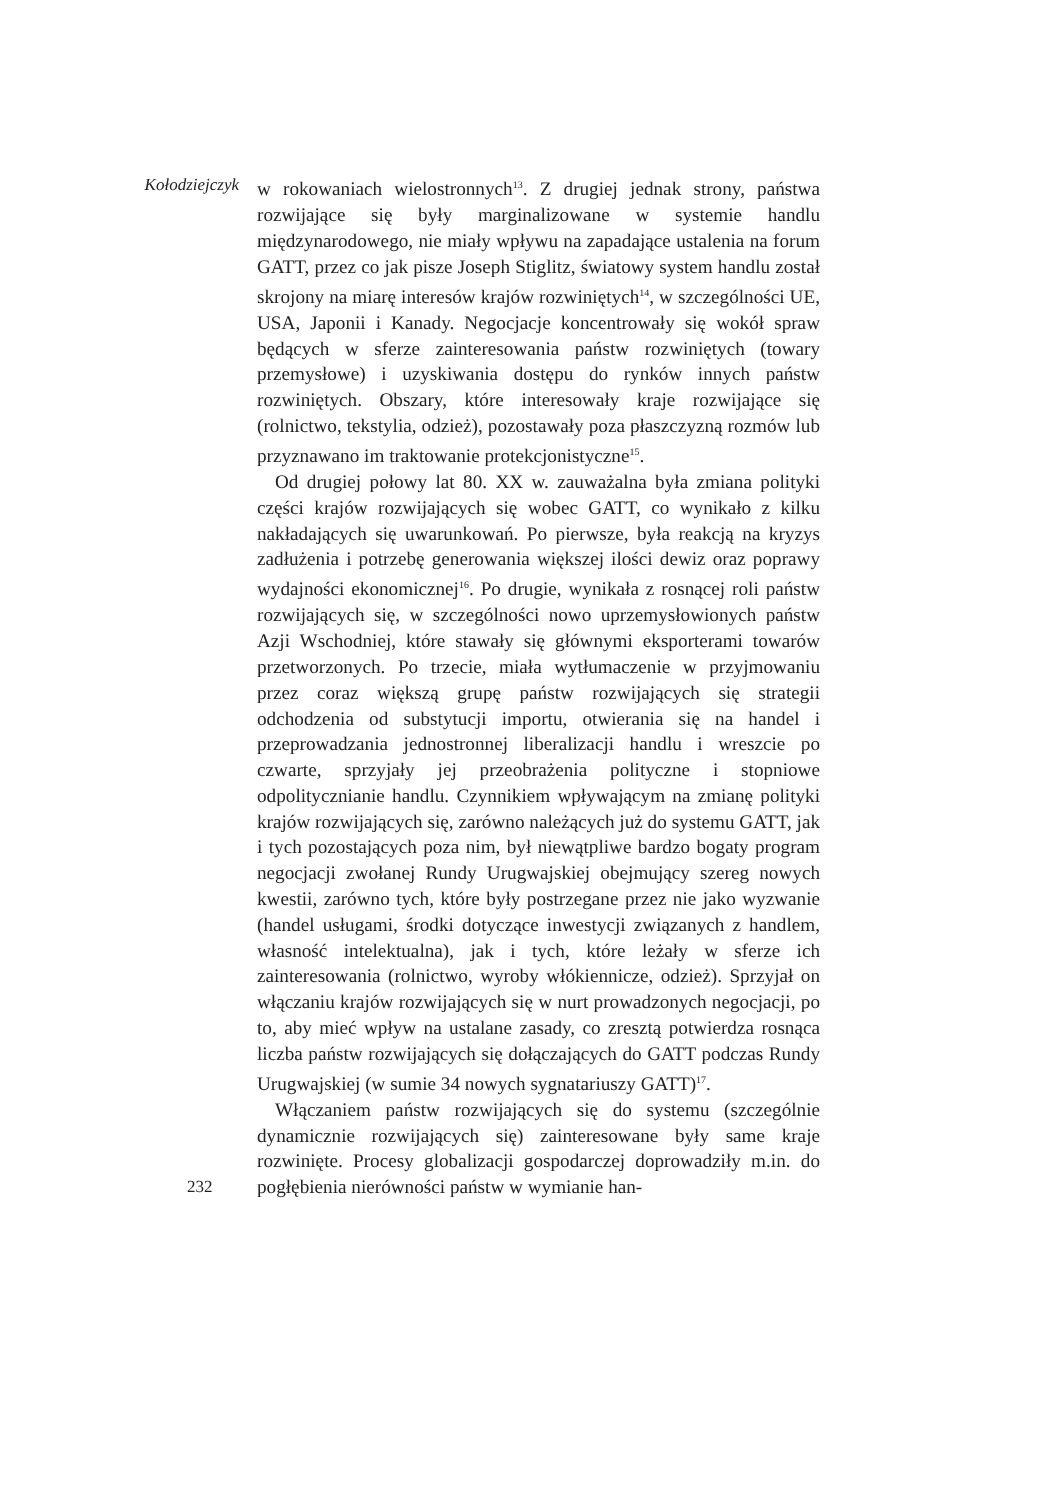Kołodziejczyk
w rokowaniach wielostronnych<sup>13</sup>. Z drugiej jednak strony, państwa rozwijające się były marginalizowane w systemie handlu międzynarodowego, nie miały wpływu na zapadające ustalenia na forum GATT, przez co jak pisze Joseph Stiglitz, światowy system handlu został skrojony na miarę interesów krajów rozwiniętych<sup>14</sup>, w szczególności UE, USA, Japonii i Kanady. Negocjacje koncentrowały się wokół spraw będących w sferze zainteresowania państw rozwiniętych (towary przemysłowe) i uzyskiwania dostępu do rynków innych państw rozwiniętych. Obszary, które interesowały kraje rozwijające się (rolnictwo, tekstylia, odzież), pozostawały poza płaszczyzną rozmów lub przyznawano im traktowanie protekcjonistyczne<sup>15</sup>.
Od drugiej połowy lat 80. XX w. zauważalna była zmiana polityki części krajów rozwijających się wobec GATT, co wynikało z kilku nakładających się uwarunkowań. Po pierwsze, była reakcją na kryzys zadłużenia i potrzebę generowania większej ilości dewiz oraz poprawy wydajności ekonomicznej<sup>16</sup>. Po drugie, wynikała z rosnącej roli państw rozwijających się, w szczególności nowo uprzemysłowionych państw Azji Wschodniej, które stawały się głównymi eksporterami towarów przetworzonych. Po trzecie, miała wytłumaczenie w przyjmowaniu przez coraz większą grupę państw rozwijających się strategii odchodzenia od substytucji importu, otwierania się na handel i przeprowadzania jednostronnej liberalizacji handlu i wreszcie po czwarte, sprzyjały jej przeobrażenia polityczne i stopniowe odpolitycznianie handlu. Czynnikiem wpływającym na zmianę polityki krajów rozwijających się, zarówno należących już do systemu GATT, jak i tych pozostających poza nim, był niewątpliwe bardzo bogaty program negocjacji zwołanej Rundy Urugwajskiej obejmujący szereg nowych kwestii, zarówno tych, które były postrzegane przez nie jako wyzwanie (handel usługami, środki dotyczące inwestycji związanych z handlem, własność intelektualna), jak i tych, które leżały w sferze ich zainteresowania (rolnictwo, wyroby włókiennicze, odzież). Sprzyjał on włączaniu krajów rozwijających się w nurt prowadzonych negocjacji, po to, aby mieć wpływ na ustalane zasady, co zresztą potwierdza rosnąca liczba państw rozwijających się dołączających do GATT podczas Rundy Urugwajskiej (w sumie 34 nowych sygnatariuszy GATT)<sup>17</sup>.
Włączaniem państw rozwijających się do systemu (szczególnie dynamicznie rozwijających się) zainteresowane były same kraje rozwinięte. Procesy globalizacji gospodarczej doprowadziły m.in. do pogłębienia nierówności państw w wymianie han-
232